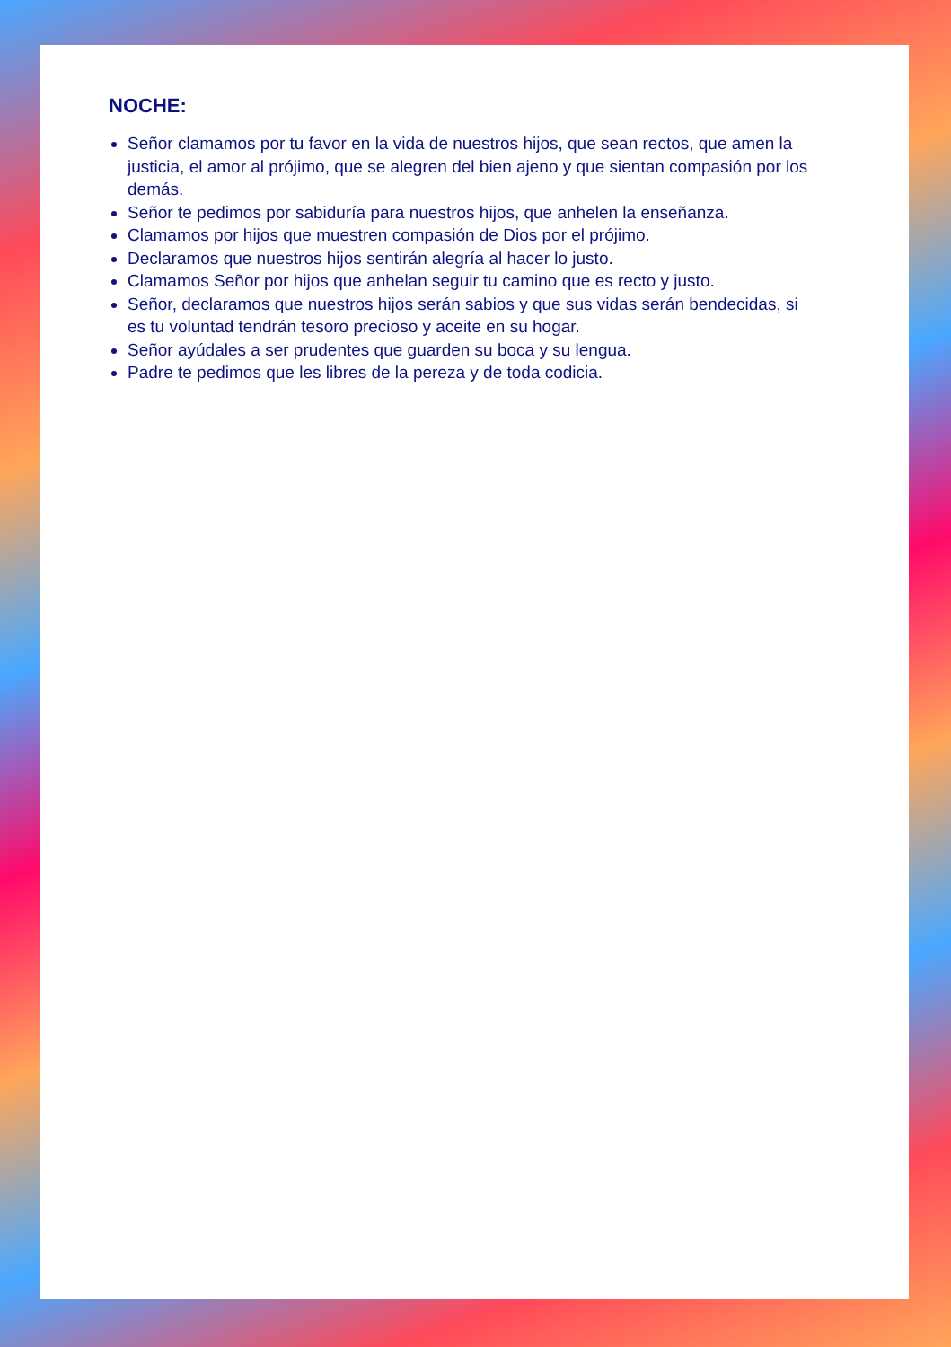NOCHE:
Señor clamamos por tu favor en la vida de nuestros hijos, que sean rectos, que amen la justicia, el amor al prójimo, que se alegren del bien ajeno y que sientan compasión por los demás.
Señor te pedimos por sabiduría para nuestros hijos, que anhelen la enseñanza.
Clamamos por hijos que muestren compasión de Dios por el prójimo.
Declaramos que nuestros hijos sentirán alegría al hacer lo justo.
Clamamos Señor por hijos que anhelan seguir tu camino que es recto y justo.
Señor, declaramos que nuestros hijos serán sabios y que sus vidas serán bendecidas, si es tu voluntad tendrán tesoro precioso y aceite en su hogar.
Señor ayúdales a ser prudentes que guarden su boca y su lengua.
Padre te pedimos que les libres de la pereza y de toda codicia.